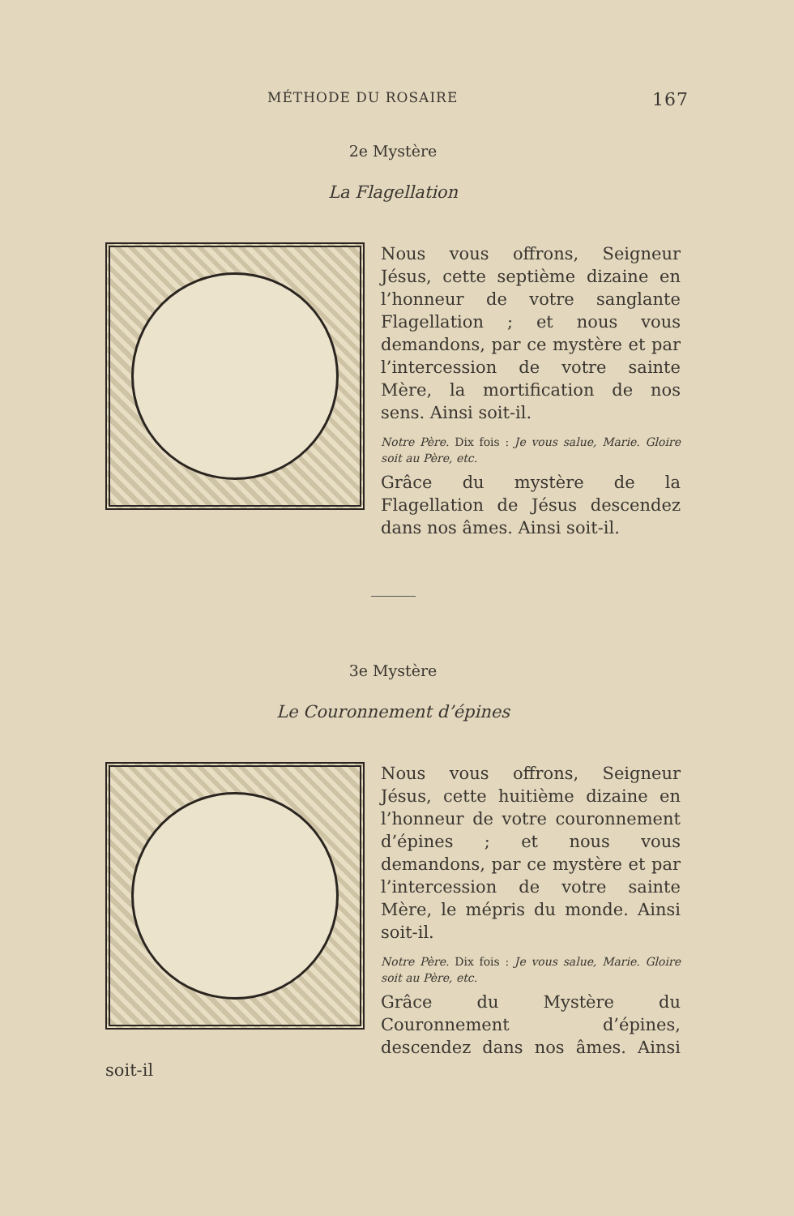MÉTHODE DU ROSAIRE 167
2e Mystère
La Flagellation
Nous vous offrons, Seigneur Jésus, cette septième dizaine en l’honneur de votre sanglante Flagellation ; et nous vous demandons, par ce mystère et par l’intercession de votre sainte Mère, la mortification de nos sens. Ainsi soit-il.
Notre Père. Dix fois : Je vous salue, Marie. Gloire soit au Père, etc.
Grâce du mystère de la Flagellation de Jésus descendez dans nos âmes. Ainsi soit-il.
3e Mystère
Le Couronnement d’épines
Nous vous offrons, Seigneur Jésus, cette huitième dizaine en l’honneur de votre couronnement d’épines ; et nous vous demandons, par ce mystère et par l’intercession de votre sainte Mère, le mépris du monde. Ainsi soit-il.
Notre Père. Dix fois : Je vous salue, Marie. Gloire soit au Père, etc.
Grâce du Mystère du Couronnement d’épines, descendez dans nos âmes. Ainsi soit-il